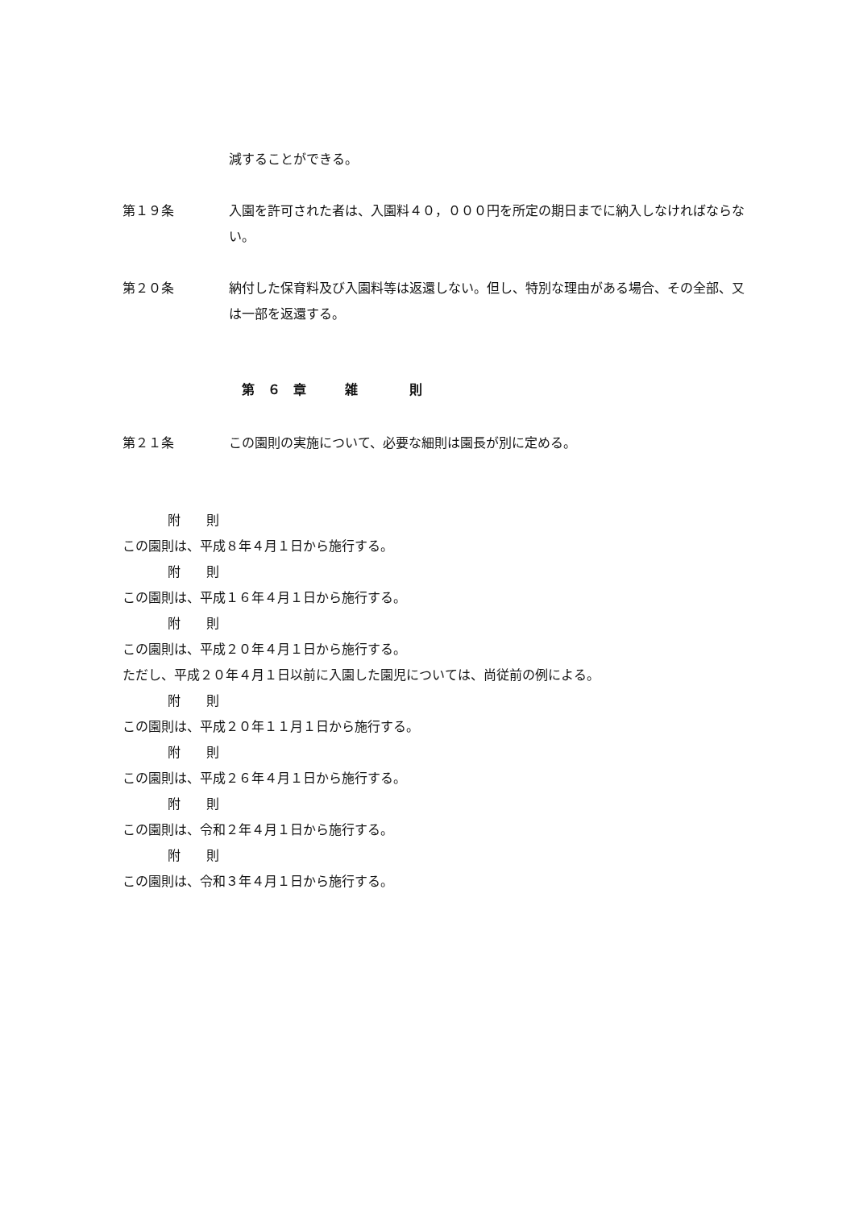減することができる。
第１９条 入園を許可された者は、入園料４０，０００円を所定の期日までに納入しなければならない。
第２０条 納付した保育料及び入園料等は返還しない。但し、特別な理由がある場合、その全部、又は一部を返還する。
第　６　章　　　雑　　　　則
第２１条 この園則の実施について、必要な細則は園長が別に定める。
附　　則
この園則は、平成８年４月１日から施行する。
附　　則
この園則は、平成１６年４月１日から施行する。
附　　則
この園則は、平成２０年４月１日から施行する。
ただし、平成２０年４月１日以前に入園した園児については、尚従前の例による。
附　　則
この園則は、平成２０年１１月１日から施行する。
附　　則
この園則は、平成２６年４月１日から施行する。
附　　則
この園則は、令和２年４月１日から施行する。
附　　則
この園則は、令和３年４月１日から施行する。